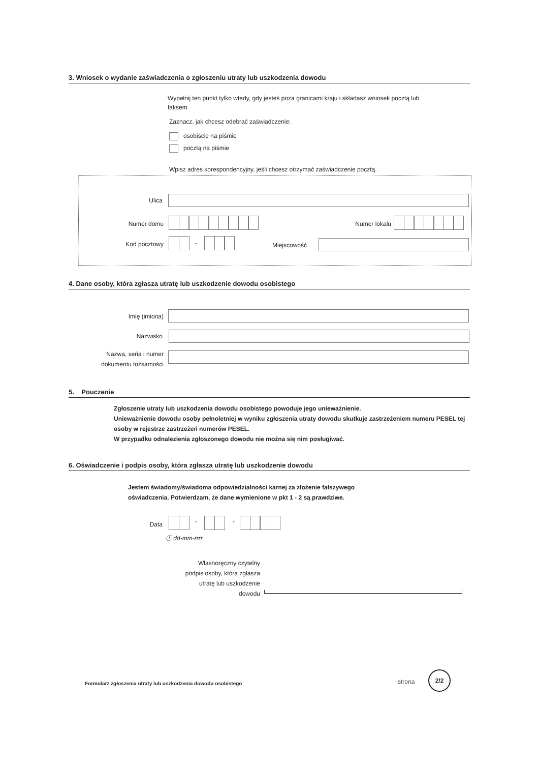3. Wniosek o wydanie zaświadczenia o zgłoszeniu utraty lub uszkodzenia dowodu
Wypełnij ten punkt tylko wtedy, gdy jesteś poza granicami kraju i składasz wniosek pocztą lub faksem.
Zaznacz, jak chcesz odebrać zaświadczenie:
osobiście na piśmie
pocztą na piśmie
Wpisz adres korespondencyjny, jeśli chcesz otrzymać zaświadczenie pocztą.
Ulica
Numer domu Numer lokalu
Kod pocztowy - Miejscowość
4. Dane osoby, która zgłasza utratę lub uszkodzenie dowodu osobistego
Imię (imiona)
Nazwisko
Nazwa, seria i numer dokumentu tożsamości
5. Pouczenie
Zgłoszenie utraty lub uszkodzenia dowodu osobistego powoduje jego unieważnienie.
Unieważnienie dowodu osoby pełnoletniej w wyniku zgłoszenia utraty dowodu skutkuje zastrzeżeniem numeru PESEL tej osoby w rejestrze zastrzeżeń numerów PESEL.
W przypadku odnalezienia zgłoszonego dowodu nie można się nim posługiwać.
6. Oświadczenie i podpis osoby, która zgłasza utratę lub uszkodzenie dowodu
Jestem świadomy/świadoma odpowiedzialności karnej za złożenie fałszywego oświadczenia. Potwierdzam, że dane wymienione w pkt 1 - 2 są prawdziwe.
Data - -
ⓘ dd-mm-rrrr
Własnoręczny czytelny podpis osoby, która zgłasza utratę lub uszkodzenie dowodu
Formularz zgłoszenia utraty lub uszkodzenia dowodu osobistego
strona
2/2